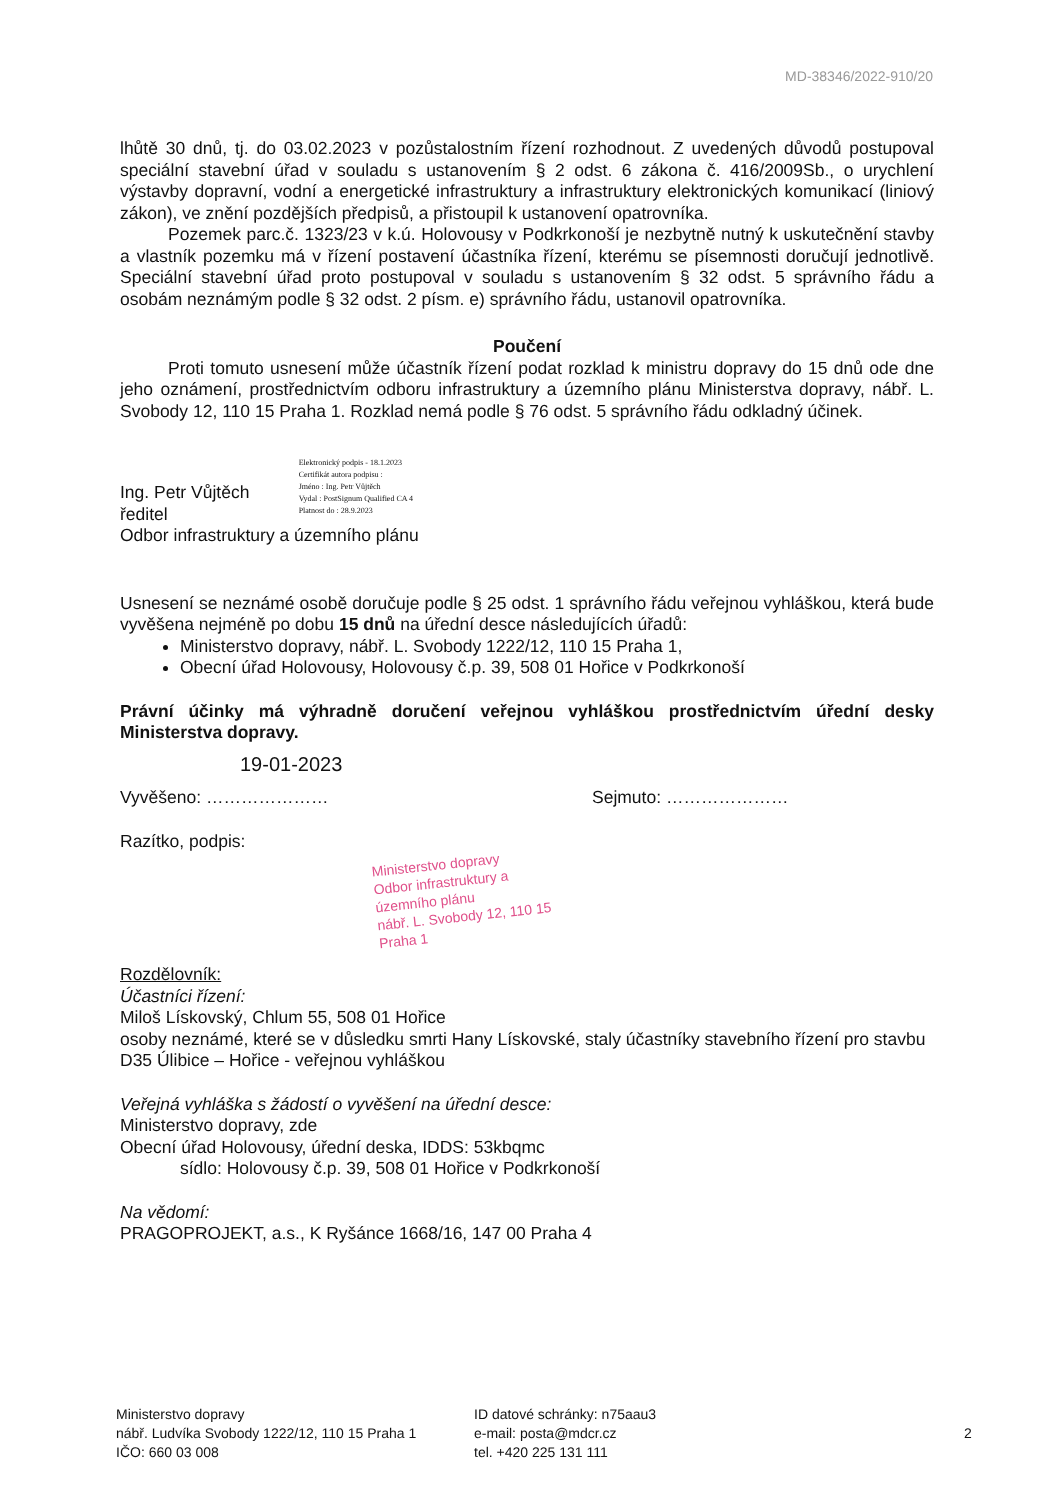MD-38346/2022-910/20
lhůtě 30 dnů, tj. do 03.02.2023 v pozůstalostním řízení rozhodnout. Z uvedených důvodů postupoval speciální stavební úřad v souladu s ustanovením § 2 odst. 6 zákona č. 416/2009Sb., o urychlení výstavby dopravní, vodní a energetické infrastruktury a infrastruktury elektronických komunikací (liniový zákon), ve znění pozdějších předpisů, a přistoupil k ustanovení opatrovníka.
Pozemek parc.č. 1323/23 v k.ú. Holovousy v Podkrkonoší je nezbytně nutný k uskutečnění stavby a vlastník pozemku má v řízení postavení účastníka řízení, kterému se písemnosti doručují jednotlivě. Speciální stavební úřad proto postupoval v souladu s ustanovením § 32 odst. 5 správního řádu a osobám neznámým podle § 32 odst. 2 písm. e) správního řádu, ustanovil opatrovníka.
Poučení
Proti tomuto usnesení může účastník řízení podat rozklad k ministru dopravy do 15 dnů ode dne jeho oznámení, prostřednictvím odboru infrastruktury a územního plánu Ministerstva dopravy, nábř. L. Svobody 12, 110 15 Praha 1. Rozklad nemá podle § 76 odst. 5 správního řádu odkladný účinek.
Ing. Petr Vůjtěch
ředitel
Odbor infrastruktury a územního plánu
Elektronický podpis - 18.1.2023
Certifikát autora podpisu :
Jméno : Ing. Petr Vůjtěch
Vydal : PostSignum Qualified CA 4
Platnost do : 28.9.2023
Usnesení se neznámé osobě doručuje podle § 25 odst. 1 správního řádu veřejnou vyhláškou, která bude vyvěšena nejméně po dobu 15 dnů na úřední desce následujících úřadů:
Ministerstvo dopravy, nábř. L. Svobody 1222/12, 110 15 Praha 1,
Obecní úřad Holovousy, Holovousy č.p. 39, 508 01 Hořice v Podkrkonoší
Právní účinky má výhradně doručení veřejnou vyhláškou prostřednictvím úřední desky Ministerstva dopravy.
19-01-2023
Vyvěšeno: ………………… Sejmuto: …………………
Razítko, podpis:
Ministerstvo dopravy
Odbor infrastruktury a územního plánu
nábř. L. Svobody 12, 110 15 Praha 1
Rozdělovník:
Účastníci řízení:
Miloš Lískovský, Chlum 55, 508 01 Hořice
osoby neznámé, které se v důsledku smrti Hany Lískovské, staly účastníky stavebního řízení pro stavbu D35 Úlibice – Hořice - veřejnou vyhláškou
Veřejná vyhláška s žádostí o vyvěšení na úřední desce:
Ministerstvo dopravy, zde
Obecní úřad Holovousy, úřední deska, IDDS: 53kbqmc
sídlo: Holovousy č.p. 39, 508 01 Hořice v Podkrkonoší
Na vědomí:
PRAGOPROJEKT, a.s., K Ryšánce 1668/16, 147 00 Praha 4
Ministerstvo dopravy
nábř. Ludvíka Svobody 1222/12, 110 15 Praha 1
IČO: 660 03 008
ID datové schránky: n75aau3
e-mail: posta@mdcr.cz
tel. +420 225 131 111
2